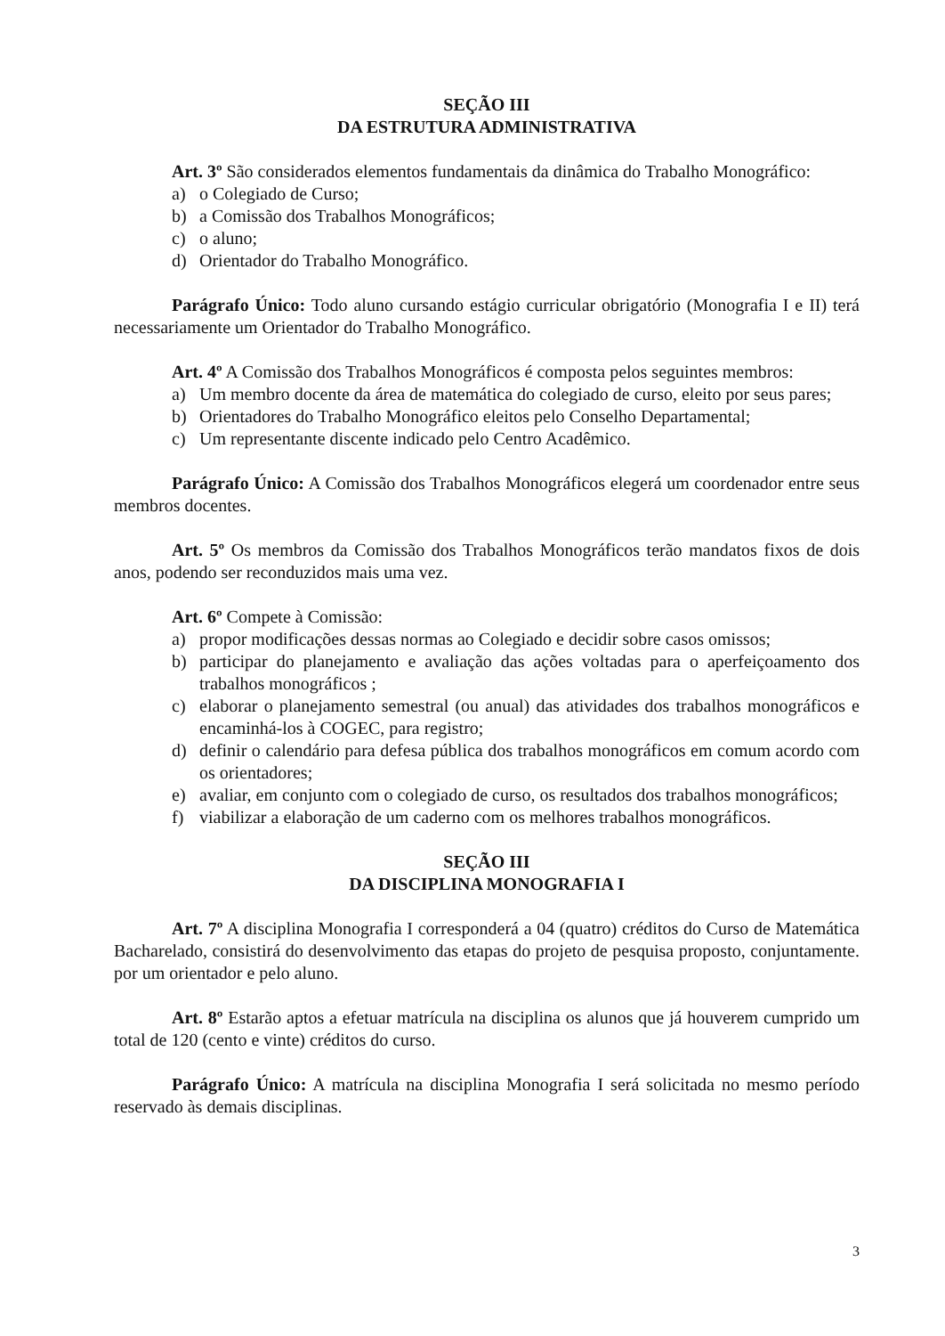SEÇÃO III
DA ESTRUTURA ADMINISTRATIVA
Art. 3º São considerados elementos fundamentais da dinâmica do Trabalho Monográfico:
a) o Colegiado de Curso;
b) a Comissão dos Trabalhos Monográficos;
c) o aluno;
d) Orientador do Trabalho Monográfico.
Parágrafo Único: Todo aluno cursando estágio curricular obrigatório (Monografia I e II) terá necessariamente um Orientador do Trabalho Monográfico.
Art. 4º A Comissão dos Trabalhos Monográficos é composta pelos seguintes membros:
a) Um membro docente da área de matemática do colegiado de curso, eleito por seus pares;
b) Orientadores do Trabalho Monográfico eleitos pelo Conselho Departamental;
c) Um representante discente indicado pelo Centro Acadêmico.
Parágrafo Único: A Comissão dos Trabalhos Monográficos elegerá um coordenador entre seus membros docentes.
Art. 5º Os membros da Comissão dos Trabalhos Monográficos terão mandatos fixos de dois anos, podendo ser reconduzidos mais uma vez.
Art. 6º Compete à Comissão:
a) propor modificações dessas normas ao Colegiado e decidir sobre casos omissos;
b) participar do planejamento e avaliação das ações voltadas para o aperfeiçoamento dos trabalhos monográficos ;
c) elaborar o planejamento semestral (ou anual) das atividades dos trabalhos monográficos e encaminhá-los à COGEC, para registro;
d) definir o calendário para defesa pública dos trabalhos monográficos em comum acordo com os orientadores;
e) avaliar, em conjunto com o colegiado de curso, os resultados dos trabalhos monográficos;
f) viabilizar a elaboração de um caderno com os melhores trabalhos monográficos.
SEÇÃO III
DA DISCIPLINA MONOGRAFIA I
Art. 7º A disciplina Monografia I corresponderá a 04 (quatro) créditos do Curso de Matemática Bacharelado, consistirá do desenvolvimento das etapas do projeto de pesquisa proposto, conjuntamente. por um orientador e pelo aluno.
Art. 8º Estarão aptos a efetuar matrícula na disciplina os alunos que já houverem cumprido um total de 120 (cento e vinte) créditos do curso.
Parágrafo Único: A matrícula na disciplina Monografia I será solicitada no mesmo período reservado às demais disciplinas.
3